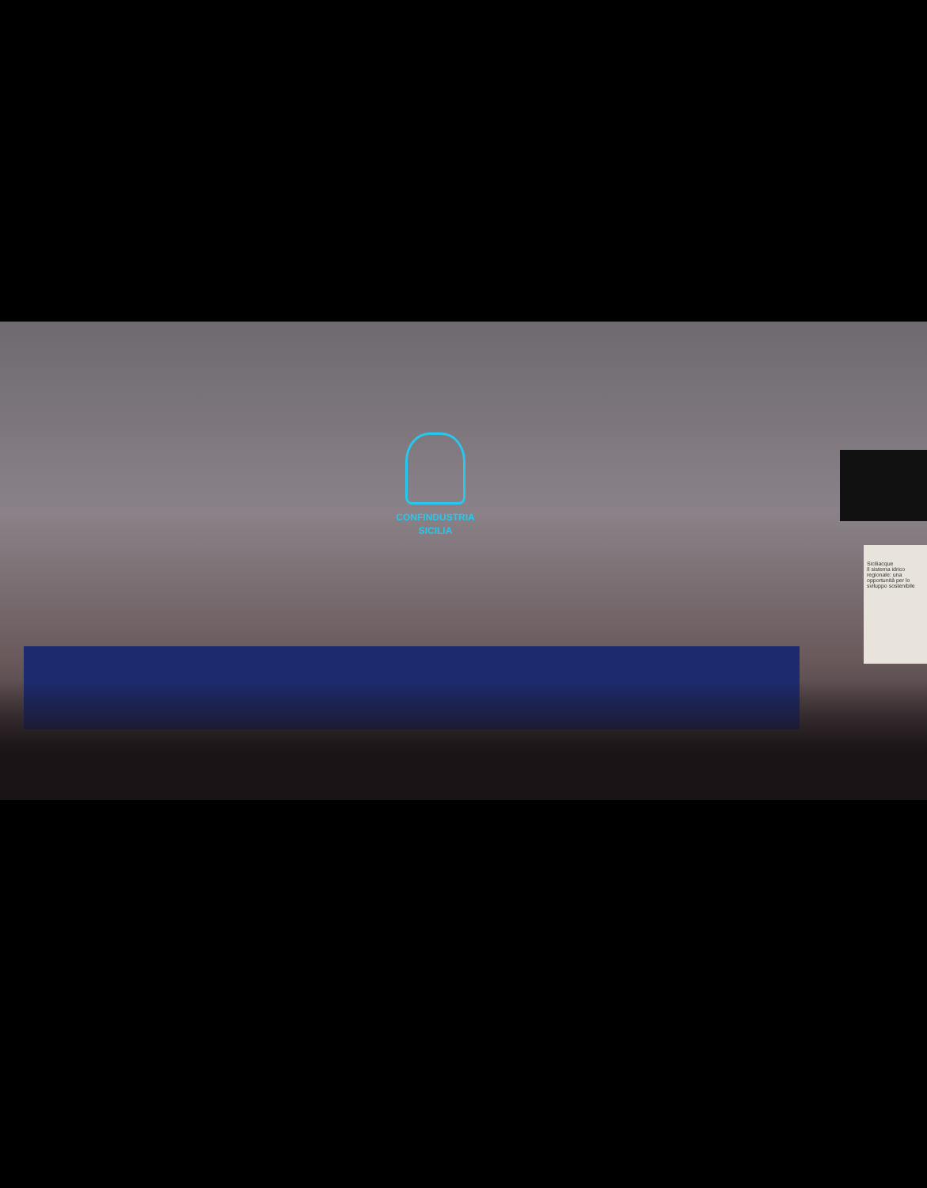CONFINDUSTRIA
SICILIA
Siciliacque
Il sistema idrico regionale: una opportunità per lo sviluppo sostenibile